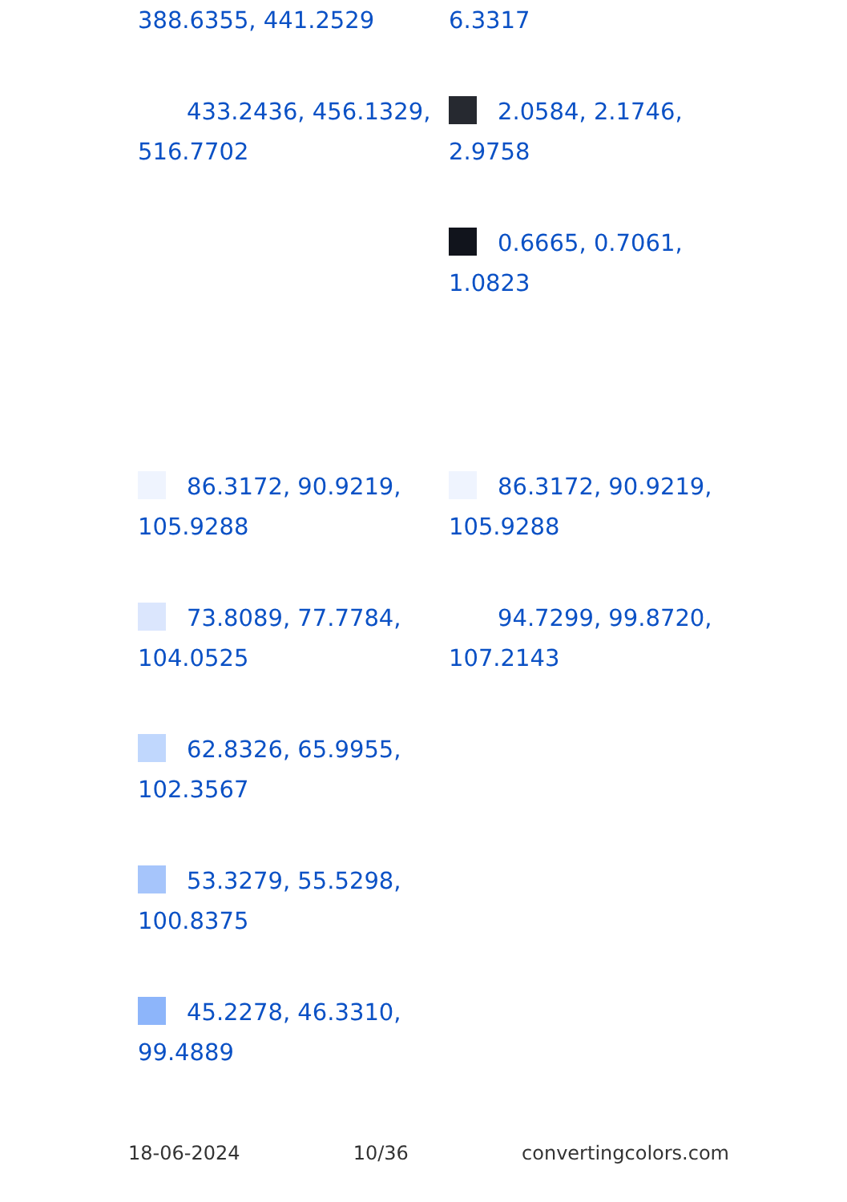388.6355, 441.2529 6.3317
433.2436, 456.1329, 516.7702
2.0584, 2.1746, 2.9758
0.6665, 0.7061, 1.0823
86.3172, 90.9219, 105.9288
86.3172, 90.9219, 105.9288
73.8089, 77.7784, 104.0525
94.7299, 99.8720, 107.2143
62.8326, 65.9955, 102.3567
53.3279, 55.5298, 100.8375
45.2278, 46.3310, 99.4889
18-06-2024 10/36 convertingcolors.com